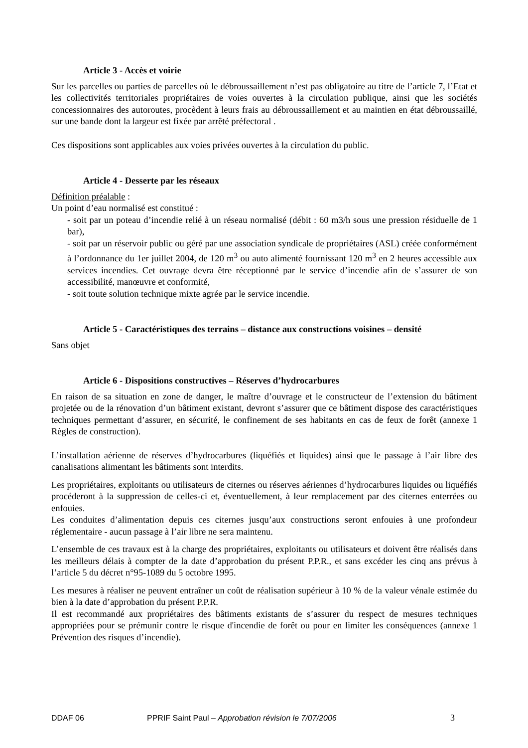Article 3 - Accès et voirie
Sur les parcelles ou parties de parcelles où le débroussaillement n’est pas obligatoire au titre de l’article 7, l’Etat et les collectivités territoriales propriétaires de voies ouvertes à la circulation publique, ainsi que les sociétés concessionnaires des autoroutes, procèdent à leurs frais au débroussaillement et au maintien en état débroussaillé, sur une bande dont la largeur est fixée par arrêté préfectoral .
Ces dispositions sont applicables aux voies privées ouvertes à la circulation du public.
Article 4 - Desserte par les réseaux
Définition préalable :
Un point d’eau normalisé est constitué :
- soit par un poteau d’incendie relié à un réseau normalisé (débit : 60 m3/h sous une pression résiduelle de 1 bar),
- soit par un réservoir public ou géré par une association syndicale de propriétaires (ASL) créée conformément à l’ordonnance du 1er juillet 2004, de 120 m<sup>3</sup> ou auto alimenté fournissant 120 m<sup>3</sup> en 2 heures accessible aux services incendies. Cet ouvrage devra être réceptionné par le service d’incendie afin de s’assurer de son accessibilité, manœuvre et conformité,
- soit toute solution technique mixte agrée par le service incendie.
Article 5 - Caractéristiques des terrains – distance aux constructions voisines – densité
Sans objet
Article 6 - Dispositions constructives – Réserves d’hydrocarbures
En raison de sa situation en zone de danger, le maître d’ouvrage et le constructeur de l’extension du bâtiment projetée ou de la rénovation d’un bâtiment existant, devront s’assurer que ce bâtiment dispose des caractéristiques techniques permettant d’assurer, en sécurité, le confinement de ses habitants en cas de feux de forêt (annexe 1 Règles de construction).
L’installation aérienne de réserves d’hydrocarbures (liquéfiés et liquides) ainsi que le passage à l’air libre des canalisations alimentant les bâtiments sont interdits.
Les propriétaires, exploitants ou utilisateurs de citernes ou réserves aériennes d’hydrocarbures liquides ou liquéfiés procéderont à la suppression de celles-ci et, éventuellement, à leur remplacement par des citernes enterrées ou enfouies.
Les conduites d’alimentation depuis ces citernes jusqu’aux constructions seront enfouies à une profondeur réglementaire - aucun passage à l’air libre ne sera maintenu.
L’ensemble de ces travaux est à la charge des propriétaires, exploitants ou utilisateurs et doivent être réalisés dans les meilleurs délais à compter de la date d’approbation du présent P.P.R., et sans excéder les cinq ans prévus à l’article 5 du décret n°95-1089 du 5 octobre 1995.
Les mesures à réaliser ne peuvent entraîner un coût de réalisation supérieur à 10 % de la valeur vénale estimée du bien à la date d’approbation du présent P.P.R.
Il est recommandé aux propriétaires des bâtiments existants de s’assurer du respect de mesures techniques appropriées pour se prémunir contre le risque d'incendie de forêt ou pour en limiter les conséquences (annexe 1 Prévention des risques d’incendie).
DDAF 06 PPRIF Saint Paul – Approbation révision le 7/07/2006 3